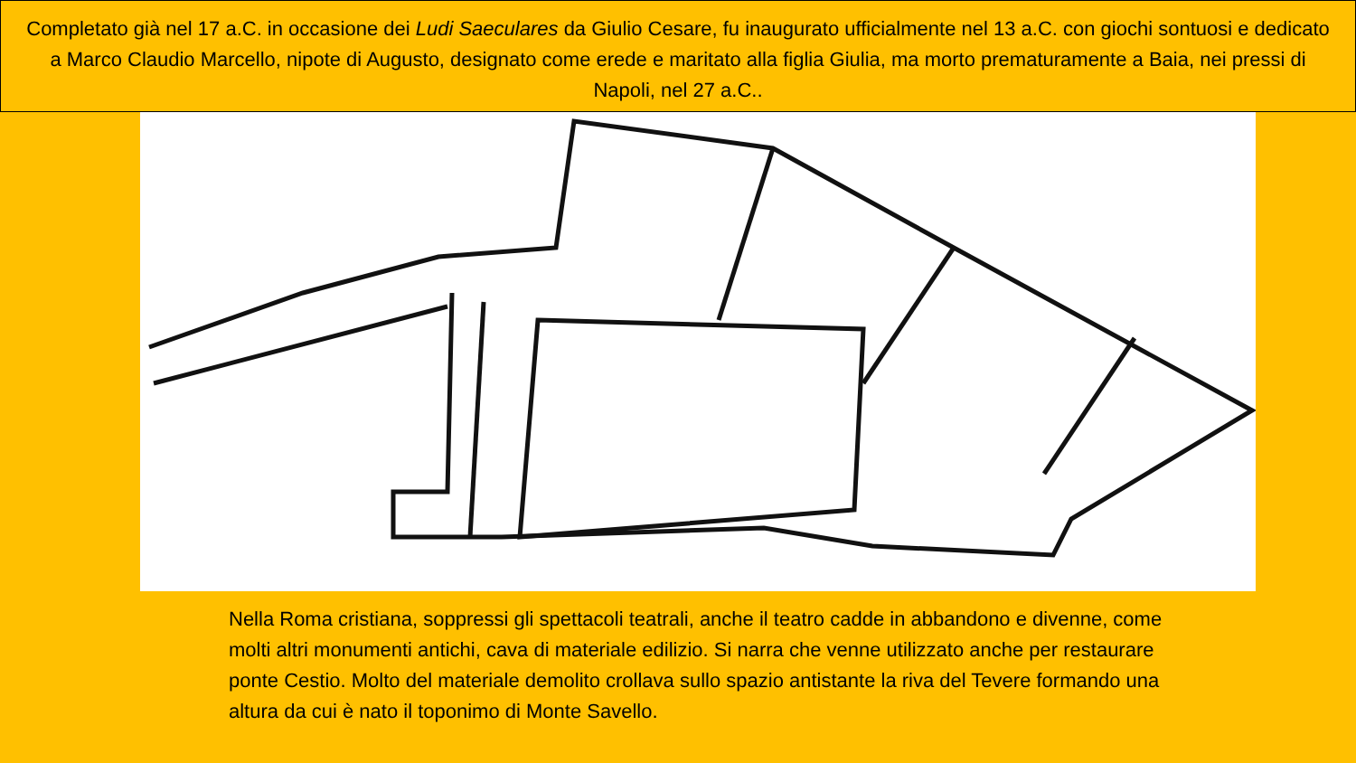Completato già nel 17 a.C. in occasione dei Ludi Saeculares da Giulio Cesare, fu inaugurato ufficialmente nel 13 a.C. con giochi sontuosi e dedicato a Marco Claudio Marcello, nipote di Augusto, designato come erede e maritato alla figlia Giulia, ma morto prematuramente a Baia, nei pressi di Napoli, nel 27 a.C..
Nella Roma cristiana, soppressi gli spettacoli teatrali, anche il teatro cadde in abbandono e divenne, come molti altri monumenti antichi, cava di materiale edilizio. Si narra che venne utilizzato anche per restaurare ponte Cestio. Molto del materiale demolito crollava sullo spazio antistante la riva del Tevere formando una altura da cui è nato il toponimo di Monte Savello.